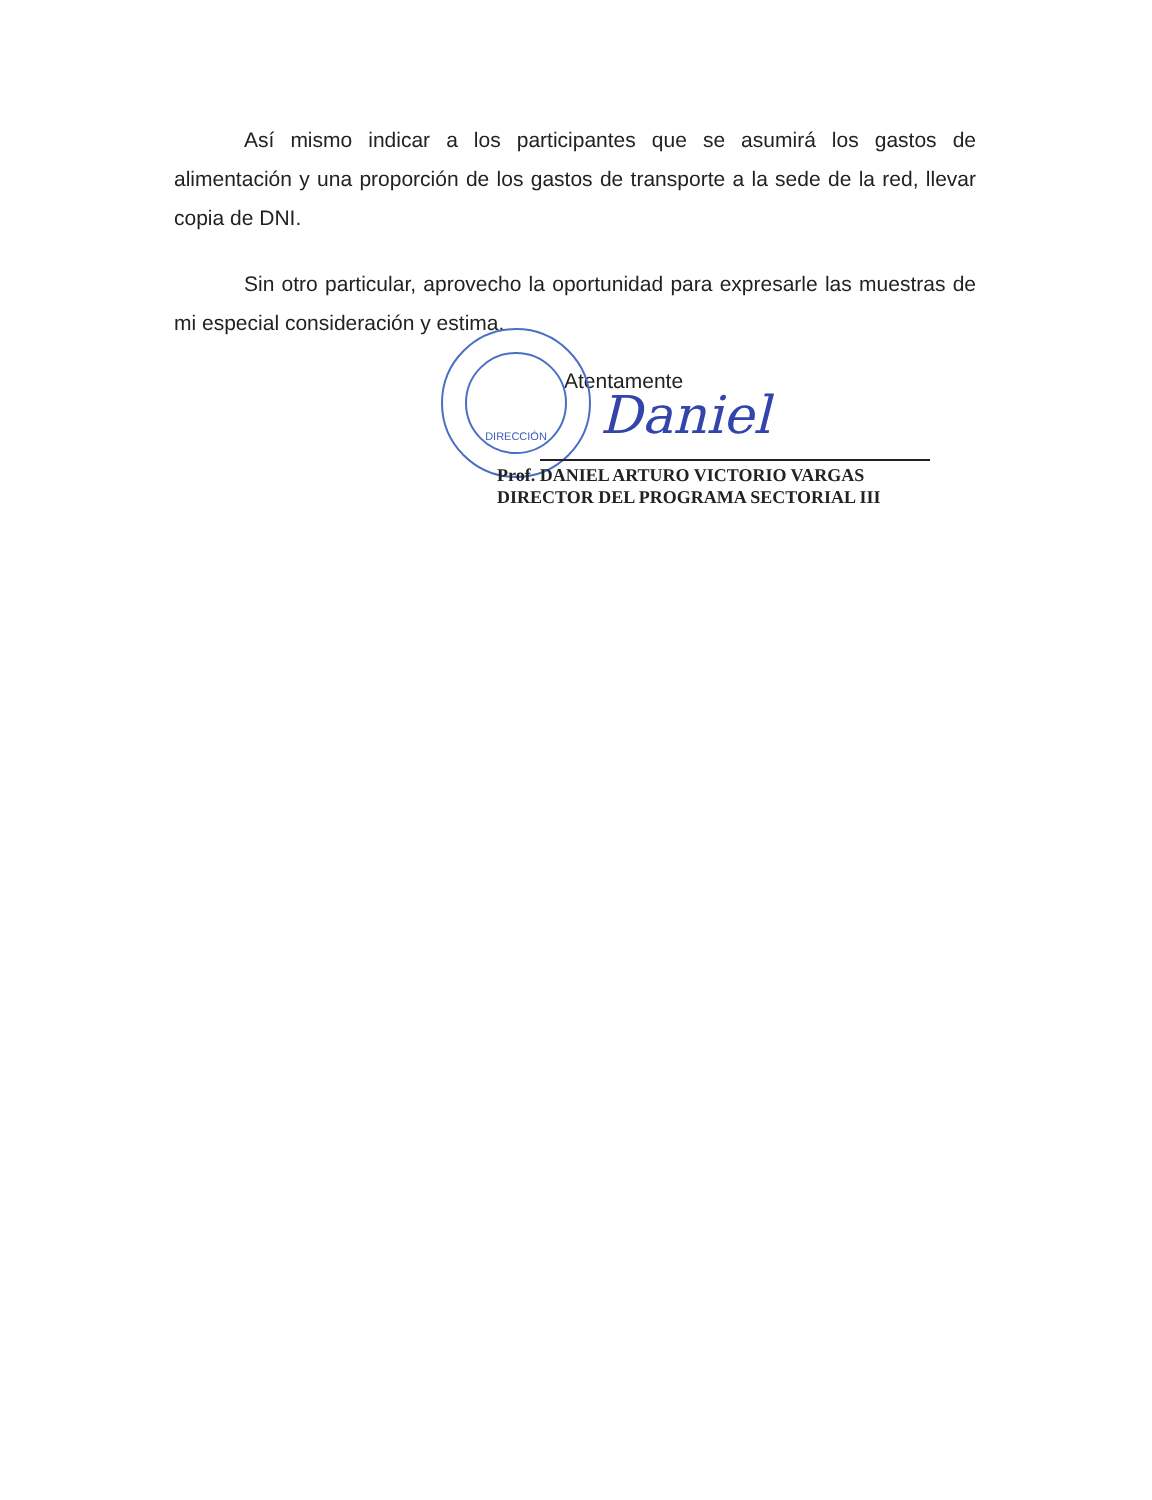Así mismo indicar a los participantes que se asumirá los gastos de alimentación y una proporción de los gastos de transporte a la sede de la red, llevar copia de DNI.
Sin otro particular, aprovecho la oportunidad para expresarle las muestras de mi especial consideración y estima.
Atentamente
DIRECCIÓN
Daniel
Prof. DANIEL ARTURO VICTORIO VARGAS
DIRECTOR DEL PROGRAMA SECTORIAL III